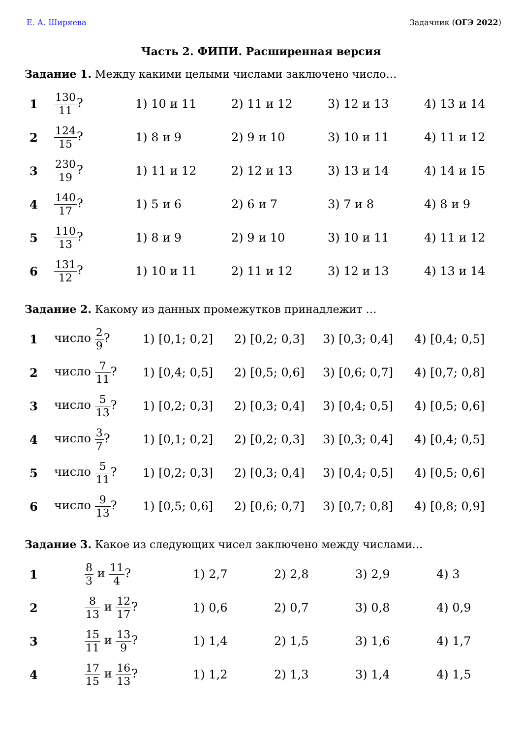Е. А. Ширяева Задачник (ОГЭ 2022)
Часть 2. ФИПИ. Расширенная версия
Задание 1. Между какими целыми числами заключено число…
| 1 | 130 11 ? | 1) 10 и 11 | 2) 11 и 12 | 3) 12 и 13 | 4) 13 и 14 |
| 2 | 124 15 ? | 1) 8 и 9 | 2) 9 и 10 | 3) 10 и 11 | 4) 11 и 12 |
| 3 | 230 19 ? | 1) 11 и 12 | 2) 12 и 13 | 3) 13 и 14 | 4) 14 и 15 |
| 4 | 140 17 ? | 1) 5 и 6 | 2) 6 и 7 | 3) 7 и 8 | 4) 8 и 9 |
| 5 | 110 13 ? | 1) 8 и 9 | 2) 9 и 10 | 3) 10 и 11 | 4) 11 и 12 |
| 6 | 131 12 ? | 1) 10 и 11 | 2) 11 и 12 | 3) 12 и 13 | 4) 13 и 14 |
Задание 2. Какому из данных промежутков принадлежит …
| 1 | число 2 9 ? | 1) [0,1; 0,2] | 2) [0,2; 0,3] | 3) [0,3; 0,4] | 4) [0,4; 0,5] |
| 2 | число 7 11 ? | 1) [0,4; 0,5] | 2) [0,5; 0,6] | 3) [0,6; 0,7] | 4) [0,7; 0,8] |
| 3 | число 5 13 ? | 1) [0,2; 0,3] | 2) [0,3; 0,4] | 3) [0,4; 0,5] | 4) [0,5; 0,6] |
| 4 | число 3 7 ? | 1) [0,1; 0,2] | 2) [0,2; 0,3] | 3) [0,3; 0,4] | 4) [0,4; 0,5] |
| 5 | число 5 11 ? | 1) [0,2; 0,3] | 2) [0,3; 0,4] | 3) [0,4; 0,5] | 4) [0,5; 0,6] |
| 6 | число 9 13 ? | 1) [0,5; 0,6] | 2) [0,6; 0,7] | 3) [0,7; 0,8] | 4) [0,8; 0,9] |
Задание 3. Какое из следующих чисел заключено между числами…
| 1 | 8 3 и 11 4 ? | 1) 2,7 | 2) 2,8 | 3) 2,9 | 4) 3 |
| 2 | 8 13 и 12 17 ? | 1) 0,6 | 2) 0,7 | 3) 0,8 | 4) 0,9 |
| 3 | 15 11 и 13 9 ? | 1) 1,4 | 2) 1,5 | 3) 1,6 | 4) 1,7 |
| 4 | 17 15 и 16 13 ? | 1) 1,2 | 2) 1,3 | 3) 1,4 | 4) 1,5 |